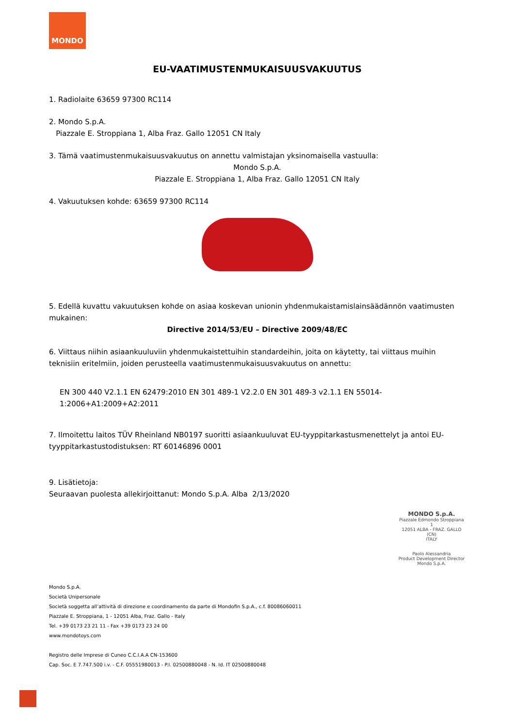MONDO
EU-VAATIMUSTENMUKAISUUSVAKUUTUS
1. Radiolaite 63659 97300 RC114
2. Mondo S.p.A.
Piazzale E. Stroppiana 1, Alba Fraz. Gallo 12051 CN Italy
3. Tämä vaatimustenmukaisuusvakuutus on annettu valmistajan yksinomaisella vastuulla:
Mondo S.p.A.
Piazzale E. Stroppiana 1, Alba Fraz. Gallo 12051 CN Italy
4. Vakuutuksen kohde: 63659 97300 RC114
5. Edellä kuvattu vakuutuksen kohde on asiaa koskevan unionin yhdenmukaistamislainsäädännön vaatimusten mukainen:
Directive 2014/53/EU – Directive 2009/48/EC
6. Viittaus niihin asiaankuuluviin yhdenmukaistettuihin standardeihin, joita on käytetty, tai viittaus muihin teknisiin eritelmiin, joiden perusteella vaatimustenmukaisuusvakuutus on annettu:
EN 300 440 V2.1.1 EN 62479:2010 EN 301 489-1 V2.2.0 EN 301 489-3 v2.1.1 EN 55014-1:2006+A1:2009+A2:2011
7. Ilmoitettu laitos TÜV Rheinland NB0197 suoritti asiaankuuluvat EU-tyyppitarkastusmenettelyt ja antoi EU-tyyppitarkastustodistuksen: RT 60146896 0001
9. Lisätietoja:
Seuraavan puolesta allekirjoittanut: Mondo S.p.A. Alba 2/13/2020
MONDO S.p.A.
Piazzale Edmondo Stroppiana 1
12051 ALBA - FRAZ. GALLO (CN)
ITALY
Paolo Alessandria
Product Development Director
Mondo S.p.A.
Mondo S.p.A.
Società Unipersonale
Società soggetta all’attività di direzione e coordinamento da parte di Mondofin S.p.A., c.f. 80086060011
Piazzale E. Stroppiana, 1 - 12051 Alba, Fraz. Gallo - Italy
Tel. +39 0173 23 21 11 - Fax +39 0173 23 24 00
www.mondotoys.com
Registro delle Imprese di Cuneo C.C.I.A.A CN-153600
Cap. Soc. E 7.747.500 i.v. - C.F. 05551980013 - P.I. 02500880048 - N. Id. IT 02500880048